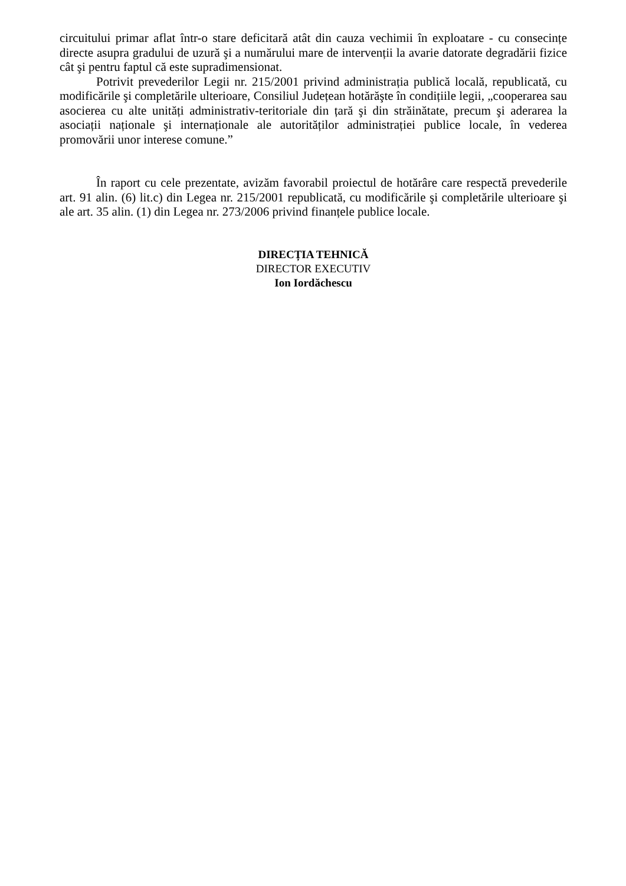circuitului primar aflat într-o stare deficitară atât din cauza vechimii în exploatare - cu consecințe directe asupra gradului de uzură şi a numărului mare de intervenții la avarie datorate degradării fizice cât şi pentru faptul că este supradimensionat.
Potrivit prevederilor Legii nr. 215/2001 privind administrația publică locală, republicată, cu modificările şi completările ulterioare, Consiliul Județean hotărăşte în condițiile legii, „cooperarea sau asocierea cu alte unități administrativ-teritoriale din țară şi din străinătate, precum şi aderarea la asociații naționale şi internaționale ale autorităților administrației publice locale, în vederea promovării unor interese comune.”
În raport cu cele prezentate, avizăm favorabil proiectul de hotărâre care respectă prevederile art. 91 alin. (6) lit.c) din Legea nr. 215/2001 republicată, cu modificările şi completările ulterioare şi ale art. 35 alin. (1) din Legea nr. 273/2006 privind finanțele publice locale.
DIRECȚIA TEHNICĂ
DIRECTOR EXECUTIV
Ion Iordăchescu